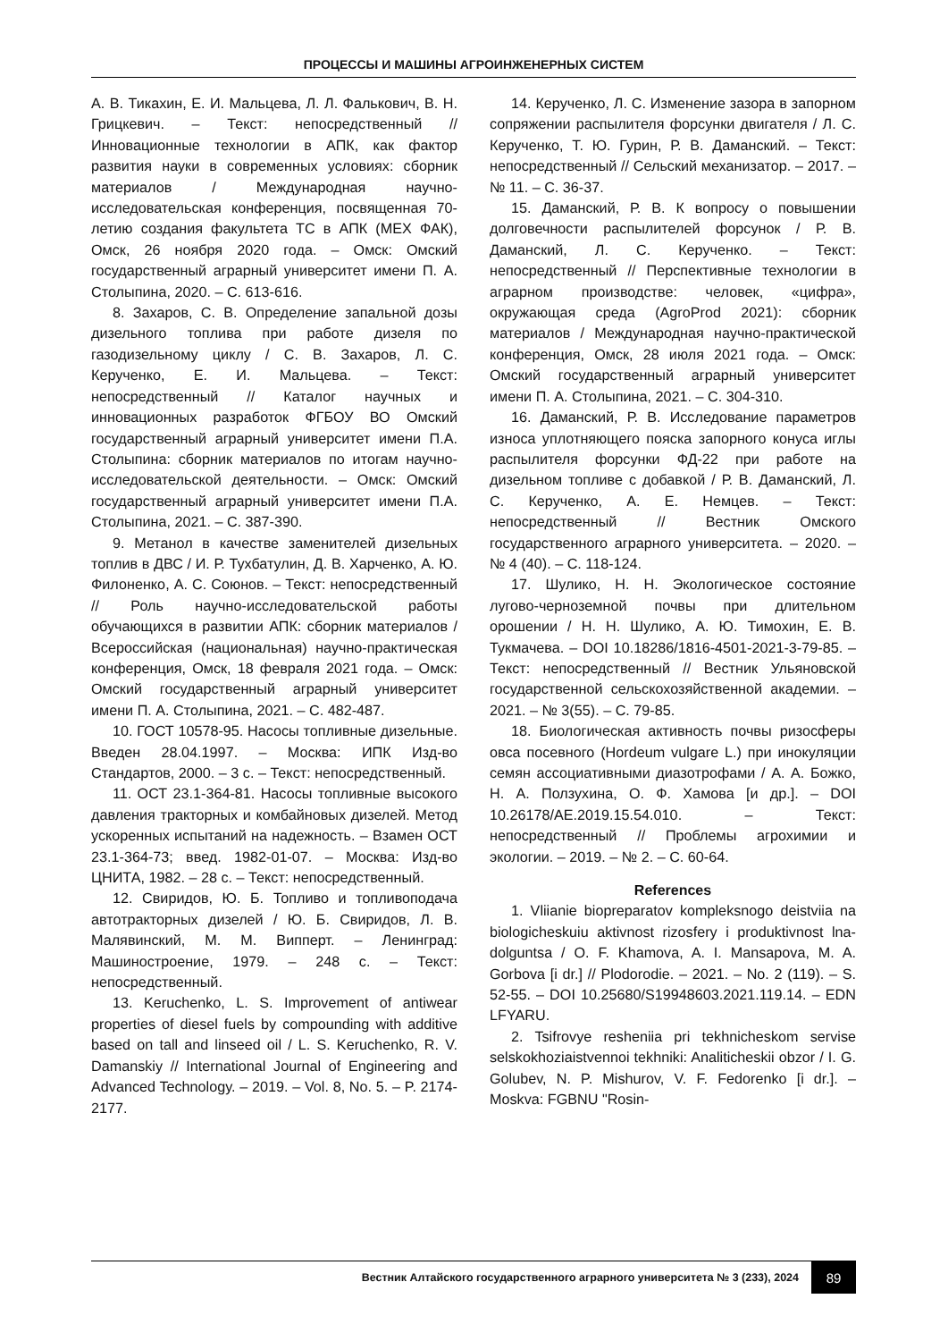ПРОЦЕССЫ И МАШИНЫ АГРОИНЖЕНЕРНЫХ СИСТЕМ
А. В. Тикахин, Е. И. Мальцева, Л. Л. Фалькович, В. Н. Грицкевич. – Текст: непосредственный // Инновационные технологии в АПК, как фактор развития науки в современных условиях: сборник материалов / Международная научно-исследовательская конференция, посвященная 70-летию создания факультета ТС в АПК (МЕХ ФАК), Омск, 26 ноября 2020 года. – Омск: Омский государственный аграрный университет имени П. А. Столыпина, 2020. – С. 613-616.
8. Захаров, С. В. Определение запальной дозы дизельного топлива при работе дизеля по газодизельному циклу / С. В. Захаров, Л. С. Керученко, Е. И. Мальцева. – Текст: непосредственный // Каталог научных и инновационных разработок ФГБОУ ВО Омский государственный аграрный университет имени П.А. Столыпина: сборник материалов по итогам научно-исследовательской деятельности. – Омск: Омский государственный аграрный университет имени П.А. Столыпина, 2021. – С. 387-390.
9. Метанол в качестве заменителей дизельных топлив в ДВС / И. Р. Тухбатулин, Д. В. Харченко, А. Ю. Филоненко, А. С. Союнов. – Текст: непосредственный // Роль научно-исследовательской работы обучающихся в развитии АПК: сборник материалов / Всероссийская (национальная) научно-практическая конференция, Омск, 18 февраля 2021 года. – Омск: Омский государственный аграрный университет имени П. А. Столыпина, 2021. – С. 482-487.
10. ГОСТ 10578-95. Насосы топливные дизельные. Введен 28.04.1997. – Москва: ИПК Изд-во Стандартов, 2000. – 3 с. – Текст: непосредственный.
11. ОСТ 23.1-364-81. Насосы топливные высокого давления тракторных и комбайновых дизелей. Метод ускоренных испытаний на надежность. – Взамен ОСТ 23.1-364-73; введ. 1982-01-07. – Москва: Изд-во ЦНИТА, 1982. – 28 с. – Текст: непосредственный.
12. Свиридов, Ю. Б. Топливо и топливоподача автотракторных дизелей / Ю. Б. Свиридов, Л. В. Малявинский, М. М. Випперт. – Ленинград: Машиностроение, 1979. – 248 с. – Текст: непосредственный.
13. Keruchenko, L. S. Improvement of antiwear properties of diesel fuels by compounding with additive based on tall and linseed oil / L. S. Keruchenko, R. V. Damanskiy // International Journal of Engineering and Advanced Technology. – 2019. – Vol. 8, No. 5. – P. 2174-2177.
14. Керученко, Л. С. Изменение зазора в запорном сопряжении распылителя форсунки двигателя / Л. С. Керученко, Т. Ю. Гурин, Р. В. Даманский. – Текст: непосредственный // Сельский механизатор. – 2017. – № 11. – С. 36-37.
15. Даманский, Р. В. К вопросу о повышении долговечности распылителей форсунок / Р. В. Даманский, Л. С. Керученко. – Текст: непосредственный // Перспективные технологии в аграрном производстве: человек, «цифра», окружающая среда (AgroProd 2021): сборник материалов / Международная научно-практической конференция, Омск, 28 июля 2021 года. – Омск: Омский государственный аграрный университет имени П. А. Столыпина, 2021. – С. 304-310.
16. Даманский, Р. В. Исследование параметров износа уплотняющего пояска запорного конуса иглы распылителя форсунки ФД-22 при работе на дизельном топливе с добавкой / Р. В. Даманский, Л. С. Керученко, А. Е. Немцев. – Текст: непосредственный // Вестник Омского государственного аграрного университета. – 2020. – № 4 (40). – С. 118-124.
17. Шулико, Н. Н. Экологическое состояние лугово-черноземной почвы при длительном орошении / Н. Н. Шулико, А. Ю. Тимохин, Е. В. Тукмачева. – DOI 10.18286/1816-4501-2021-3-79-85. – Текст: непосредственный // Вестник Ульяновской государственной сельскохозяйственной академии. – 2021. – № 3(55). – С. 79-85.
18. Биологическая активность почвы ризосферы овса посевного (Hordeum vulgare L.) при инокуляции семян ассоциативными диазотрофами / А. А. Божко, Н. А. Ползухина, О. Ф. Хамова [и др.]. – DOI 10.26178/AE.2019.15.54.010. – Текст: непосредственный // Проблемы агрохимии и экологии. – 2019. – № 2. – С. 60-64.
References
1. Vliianie biopreparatov kompleksnogo deistviia na biologicheskuiu aktivnost rizosfery i produktivnost lna-dolguntsa / O. F. Khamova, A. I. Mansapova, M. A. Gorbova [i dr.] // Plodorodie. – 2021. – No. 2 (119). – S. 52-55. – DOI 10.25680/S19948603.2021.119.14. – EDN LFYARU.
2. Tsifrovye resheniia pri tekhnicheskom servise selskokhoziaistvennoi tekhniki: Analiticheskii obzor / I. G. Golubev, N. P. Mishurov, V. F. Fedorenko [i dr.]. – Moskva: FGBNU "Rosin-
Вестник Алтайского государственного аграрного университета № 3 (233), 2024 89